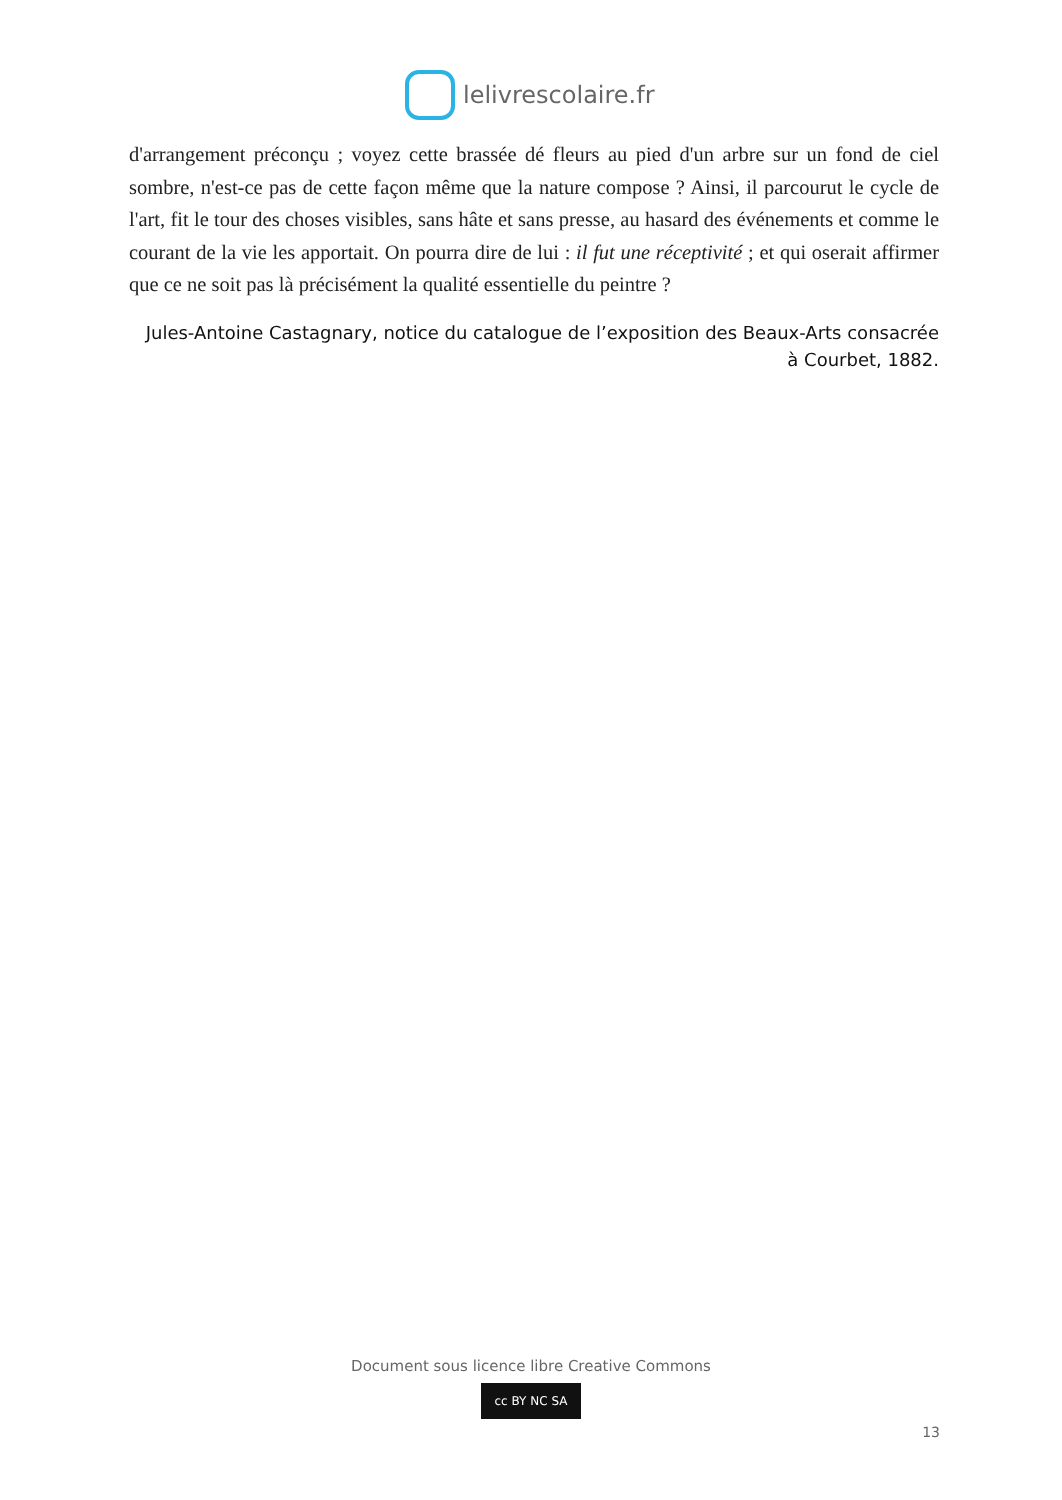lelivrescolaire.fr
d'arrangement préconçu ; voyez cette brassée dé fleurs au pied d'un arbre sur un fond de ciel sombre, n'est-ce pas de cette façon même que la nature compose ? Ainsi, il parcourut le cycle de l'art, fit le tour des choses visibles, sans hâte et sans presse, au hasard des événements et comme le courant de la vie les apportait. On pourra dire de lui : il fut une réceptivité ; et qui oserait affirmer que ce ne soit pas là précisément la qualité essentielle du peintre ?
Jules-Antoine Castagnary, notice du catalogue de l’exposition des Beaux-Arts consacrée à Courbet, 1882.
Document sous licence libre Creative Commons
cc BY NC SA
13